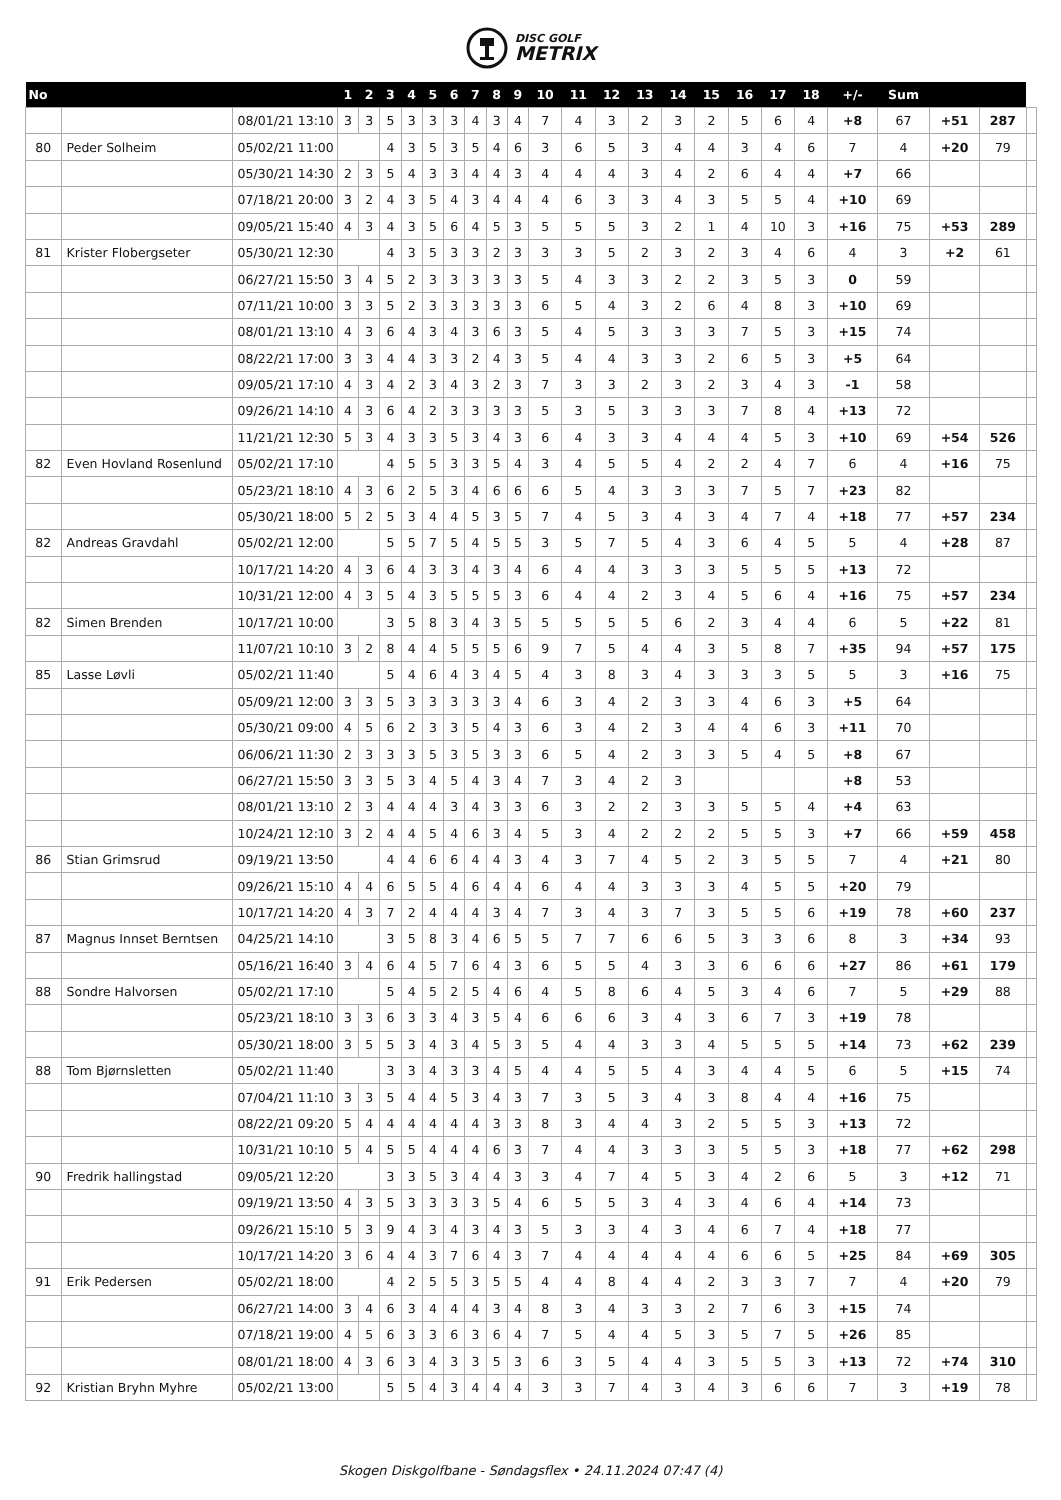DISC GOLF
METRIX
| No | | | 1 | 2 | 3 | 4 | 5 | 6 | 7 | 8 | 9 | 10 | 11 | 12 | 13 | 14 | 15 | 16 | 17 | 18 | +/- | Sum | | | |
| --- | --- | --- | --- | --- | --- | --- | --- | --- | --- | --- | --- | --- | --- | --- | --- | --- | --- | --- | --- | --- | --- | --- | --- | --- | --- |
| | | 08/01/21 13:10 | 3 | 3 | 5 | 3 | 3 | 3 | 4 | 3 | 4 | 7 | 4 | 3 | 2 | 3 | 2 | 5 | 6 | 4 | +8 | 67 | +51 | 287 | |
| 80 | Peder Solheim | 05/02/21 11:00 | | | 4 | 3 | 5 | 3 | 5 | 4 | 6 | 3 | 6 | 5 | 3 | 4 | 4 | 3 | 4 | 6 | 7 | 4 | +20 | 79 | |
| | | 05/30/21 14:30 | 2 | 3 | 5 | 4 | 3 | 3 | 4 | 4 | 3 | 4 | 4 | 4 | 3 | 4 | 2 | 6 | 4 | 4 | +7 | 66 | | | |
| | | 07/18/21 20:00 | 3 | 2 | 4 | 3 | 5 | 4 | 3 | 4 | 4 | 4 | 6 | 3 | 3 | 4 | 3 | 5 | 5 | 4 | +10 | 69 | | | |
| | | 09/05/21 15:40 | 4 | 3 | 4 | 3 | 5 | 6 | 4 | 5 | 3 | 5 | 5 | 5 | 3 | 2 | 1 | 4 | 10 | 3 | +16 | 75 | +53 | 289 | |
| 81 | Krister Flobergseter | 05/30/21 12:30 | | | 4 | 3 | 5 | 3 | 3 | 2 | 3 | 3 | 3 | 5 | 2 | 3 | 2 | 3 | 4 | 6 | 4 | 3 | +2 | 61 | |
| | | 06/27/21 15:50 | 3 | 4 | 5 | 2 | 3 | 3 | 3 | 3 | 3 | 5 | 4 | 3 | 3 | 2 | 2 | 3 | 5 | 3 | 0 | 59 | | | |
| | | 07/11/21 10:00 | 3 | 3 | 5 | 2 | 3 | 3 | 3 | 3 | 3 | 6 | 5 | 4 | 3 | 2 | 6 | 4 | 8 | 3 | +10 | 69 | | | |
| | | 08/01/21 13:10 | 4 | 3 | 6 | 4 | 3 | 4 | 3 | 6 | 3 | 5 | 4 | 5 | 3 | 3 | 3 | 7 | 5 | 3 | +15 | 74 | | | |
| | | 08/22/21 17:00 | 3 | 3 | 4 | 4 | 3 | 3 | 2 | 4 | 3 | 5 | 4 | 4 | 3 | 3 | 2 | 6 | 5 | 3 | +5 | 64 | | | |
| | | 09/05/21 17:10 | 4 | 3 | 4 | 2 | 3 | 4 | 3 | 2 | 3 | 7 | 3 | 3 | 2 | 3 | 2 | 3 | 4 | 3 | -1 | 58 | | | |
| | | 09/26/21 14:10 | 4 | 3 | 6 | 4 | 2 | 3 | 3 | 3 | 3 | 5 | 3 | 5 | 3 | 3 | 3 | 7 | 8 | 4 | +13 | 72 | | | |
| | | 11/21/21 12:30 | 5 | 3 | 4 | 3 | 3 | 5 | 3 | 4 | 3 | 6 | 4 | 3 | 3 | 4 | 4 | 4 | 5 | 3 | +10 | 69 | +54 | 526 | |
| 82 | Even Hovland Rosenlund | 05/02/21 17:10 | | | 4 | 5 | 5 | 3 | 3 | 5 | 4 | 3 | 4 | 5 | 5 | 4 | 2 | 2 | 4 | 7 | 6 | 4 | +16 | 75 | |
| | | 05/23/21 18:10 | 4 | 3 | 6 | 2 | 5 | 3 | 4 | 6 | 6 | 6 | 5 | 4 | 3 | 3 | 3 | 7 | 5 | 7 | +23 | 82 | | | |
| | | 05/30/21 18:00 | 5 | 2 | 5 | 3 | 4 | 4 | 5 | 3 | 5 | 7 | 4 | 5 | 3 | 4 | 3 | 4 | 7 | 4 | +18 | 77 | +57 | 234 | |
| 82 | Andreas Gravdahl | 05/02/21 12:00 | | | 5 | 5 | 7 | 5 | 4 | 5 | 5 | 3 | 5 | 7 | 5 | 4 | 3 | 6 | 4 | 5 | 5 | 4 | +28 | 87 | |
| | | 10/17/21 14:20 | 4 | 3 | 6 | 4 | 3 | 3 | 4 | 3 | 4 | 6 | 4 | 4 | 3 | 3 | 3 | 5 | 5 | 5 | +13 | 72 | | | |
| | | 10/31/21 12:00 | 4 | 3 | 5 | 4 | 3 | 5 | 5 | 5 | 3 | 6 | 4 | 4 | 2 | 3 | 4 | 5 | 6 | 4 | +16 | 75 | +57 | 234 | |
| 82 | Simen Brenden | 10/17/21 10:00 | | | 3 | 5 | 8 | 3 | 4 | 3 | 5 | 5 | 5 | 5 | 5 | 6 | 2 | 3 | 4 | 4 | 6 | 5 | +22 | 81 | |
| | | 11/07/21 10:10 | 3 | 2 | 8 | 4 | 4 | 5 | 5 | 5 | 6 | 9 | 7 | 5 | 4 | 4 | 3 | 5 | 8 | 7 | +35 | 94 | +57 | 175 | |
| 85 | Lasse Løvli | 05/02/21 11:40 | | | 5 | 4 | 6 | 4 | 3 | 4 | 5 | 4 | 3 | 8 | 3 | 4 | 3 | 3 | 3 | 5 | 5 | 3 | +16 | 75 | |
| | | 05/09/21 12:00 | 3 | 3 | 5 | 3 | 3 | 3 | 3 | 3 | 4 | 6 | 3 | 4 | 2 | 3 | 3 | 4 | 6 | 3 | +5 | 64 | | | |
| | | 05/30/21 09:00 | 4 | 5 | 6 | 2 | 3 | 3 | 5 | 4 | 3 | 6 | 3 | 4 | 2 | 3 | 4 | 4 | 6 | 3 | +11 | 70 | | | |
| | | 06/06/21 11:30 | 2 | 3 | 3 | 3 | 5 | 3 | 5 | 3 | 3 | 6 | 5 | 4 | 2 | 3 | 3 | 5 | 4 | 5 | +8 | 67 | | | |
| | | 06/27/21 15:50 | 3 | 3 | 5 | 3 | 4 | 5 | 4 | 3 | 4 | 7 | 3 | 4 | 2 | 3 | | | | | +8 | 53 | | | |
| | | 08/01/21 13:10 | 2 | 3 | 4 | 4 | 4 | 3 | 4 | 3 | 3 | 6 | 3 | 2 | 2 | 3 | 3 | 5 | 5 | 4 | +4 | 63 | | | |
| | | 10/24/21 12:10 | 3 | 2 | 4 | 4 | 5 | 4 | 6 | 3 | 4 | 5 | 3 | 4 | 2 | 2 | 2 | 5 | 5 | 3 | +7 | 66 | +59 | 458 | |
| 86 | Stian Grimsrud | 09/19/21 13:50 | | | 4 | 4 | 6 | 6 | 4 | 4 | 3 | 4 | 3 | 7 | 4 | 5 | 2 | 3 | 5 | 5 | 7 | 4 | +21 | 80 | |
| | | 09/26/21 15:10 | 4 | 4 | 6 | 5 | 5 | 4 | 6 | 4 | 4 | 6 | 4 | 4 | 3 | 3 | 3 | 4 | 5 | 5 | +20 | 79 | | | |
| | | 10/17/21 14:20 | 4 | 3 | 7 | 2 | 4 | 4 | 4 | 3 | 4 | 7 | 3 | 4 | 3 | 7 | 3 | 5 | 5 | 6 | +19 | 78 | +60 | 237 | |
| 87 | Magnus Innset Berntsen | 04/25/21 14:10 | | | 3 | 5 | 8 | 3 | 4 | 6 | 5 | 5 | 7 | 7 | 6 | 6 | 5 | 3 | 3 | 6 | 8 | 3 | +34 | 93 | |
| | | 05/16/21 16:40 | 3 | 4 | 6 | 4 | 5 | 7 | 6 | 4 | 3 | 6 | 5 | 5 | 4 | 3 | 3 | 6 | 6 | 6 | +27 | 86 | +61 | 179 | |
| 88 | Sondre Halvorsen | 05/02/21 17:10 | | | 5 | 4 | 5 | 2 | 5 | 4 | 6 | 4 | 5 | 8 | 6 | 4 | 5 | 3 | 4 | 6 | 7 | 5 | +29 | 88 | |
| | | 05/23/21 18:10 | 3 | 3 | 6 | 3 | 3 | 4 | 3 | 5 | 4 | 6 | 6 | 6 | 3 | 4 | 3 | 6 | 7 | 3 | +19 | 78 | | | |
| | | 05/30/21 18:00 | 3 | 5 | 5 | 3 | 4 | 3 | 4 | 5 | 3 | 5 | 4 | 4 | 3 | 3 | 4 | 5 | 5 | 5 | +14 | 73 | +62 | 239 | |
| 88 | Tom Bjørnsletten | 05/02/21 11:40 | | | 3 | 3 | 4 | 3 | 3 | 4 | 5 | 4 | 4 | 5 | 5 | 4 | 3 | 4 | 4 | 5 | 6 | 5 | +15 | 74 | |
| | | 07/04/21 11:10 | 3 | 3 | 5 | 4 | 4 | 5 | 3 | 4 | 3 | 7 | 3 | 5 | 3 | 4 | 3 | 8 | 4 | 4 | +16 | 75 | | | |
| | | 08/22/21 09:20 | 5 | 4 | 4 | 4 | 4 | 4 | 4 | 3 | 3 | 8 | 3 | 4 | 4 | 3 | 2 | 5 | 5 | 3 | +13 | 72 | | | |
| | | 10/31/21 10:10 | 5 | 4 | 5 | 5 | 4 | 4 | 4 | 6 | 3 | 7 | 4 | 4 | 3 | 3 | 3 | 5 | 5 | 3 | +18 | 77 | +62 | 298 | |
| 90 | Fredrik hallingstad | 09/05/21 12:20 | | | 3 | 3 | 5 | 3 | 4 | 4 | 3 | 3 | 4 | 7 | 4 | 5 | 3 | 4 | 2 | 6 | 5 | 3 | +12 | 71 | |
| | | 09/19/21 13:50 | 4 | 3 | 5 | 3 | 3 | 3 | 3 | 5 | 4 | 6 | 5 | 5 | 3 | 4 | 3 | 4 | 6 | 4 | +14 | 73 | | | |
| | | 09/26/21 15:10 | 5 | 3 | 9 | 4 | 3 | 4 | 3 | 4 | 3 | 5 | 3 | 3 | 4 | 3 | 4 | 6 | 7 | 4 | +18 | 77 | | | |
| | | 10/17/21 14:20 | 3 | 6 | 4 | 4 | 3 | 7 | 6 | 4 | 3 | 7 | 4 | 4 | 4 | 4 | 4 | 6 | 6 | 5 | +25 | 84 | +69 | 305 | |
| 91 | Erik Pedersen | 05/02/21 18:00 | | | 4 | 2 | 5 | 5 | 3 | 5 | 5 | 4 | 4 | 8 | 4 | 4 | 2 | 3 | 3 | 7 | 7 | 4 | +20 | 79 | |
| | | 06/27/21 14:00 | 3 | 4 | 6 | 3 | 4 | 4 | 4 | 3 | 4 | 8 | 3 | 4 | 3 | 3 | 2 | 7 | 6 | 3 | +15 | 74 | | | |
| | | 07/18/21 19:00 | 4 | 5 | 6 | 3 | 3 | 6 | 3 | 6 | 4 | 7 | 5 | 4 | 4 | 5 | 3 | 5 | 7 | 5 | +26 | 85 | | | |
| | | 08/01/21 18:00 | 4 | 3 | 6 | 3 | 4 | 3 | 3 | 5 | 3 | 6 | 3 | 5 | 4 | 4 | 3 | 5 | 5 | 3 | +13 | 72 | +74 | 310 | |
| 92 | Kristian Bryhn Myhre | 05/02/21 13:00 | | | 5 | 5 | 4 | 3 | 4 | 4 | 4 | 3 | 3 | 7 | 4 | 3 | 4 | 3 | 6 | 6 | 7 | 3 | +19 | 78 | |
Skogen Diskgolfbane - Søndagsflex • 24.11.2024 07:47 (4)